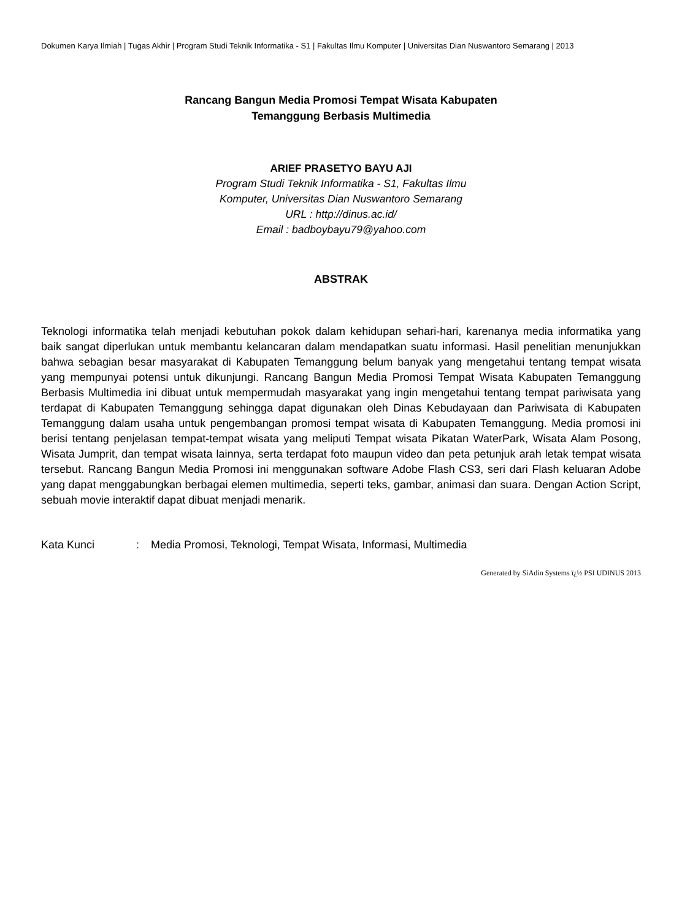Dokumen Karya Ilmiah | Tugas Akhir | Program Studi Teknik Informatika - S1 | Fakultas Ilmu Komputer | Universitas Dian Nuswantoro Semarang | 2013
Rancang Bangun Media Promosi Tempat Wisata Kabupaten
Temanggung Berbasis Multimedia
ARIEF PRASETYO BAYU AJI
Program Studi Teknik Informatika - S1, Fakultas Ilmu
Komputer, Universitas Dian Nuswantoro Semarang
URL : http://dinus.ac.id/
Email : badboybayu79@yahoo.com
ABSTRAK
Teknologi informatika telah menjadi kebutuhan pokok dalam kehidupan sehari-hari, karenanya media informatika yang baik sangat diperlukan untuk membantu kelancaran dalam mendapatkan suatu informasi. Hasil penelitian menunjukkan bahwa sebagian besar masyarakat di Kabupaten Temanggung belum banyak yang mengetahui tentang tempat wisata yang mempunyai potensi untuk dikunjungi. Rancang Bangun Media Promosi Tempat Wisata Kabupaten Temanggung Berbasis Multimedia ini dibuat untuk mempermudah masyarakat yang ingin mengetahui tentang tempat pariwisata yang terdapat di Kabupaten Temanggung sehingga dapat digunakan oleh Dinas Kebudayaan dan Pariwisata di Kabupaten Temanggung dalam usaha untuk pengembangan promosi tempat wisata di Kabupaten Temanggung. Media promosi ini berisi tentang penjelasan tempat-tempat wisata yang meliputi Tempat wisata Pikatan WaterPark, Wisata Alam Posong, Wisata Jumprit, dan tempat wisata lainnya, serta terdapat foto maupun video dan peta petunjuk arah letak tempat wisata tersebut. Rancang Bangun Media Promosi ini menggunakan software Adobe Flash CS3, seri dari Flash keluaran Adobe yang dapat menggabungkan berbagai elemen multimedia, seperti teks, gambar, animasi dan suara. Dengan Action Script, sebuah movie interaktif dapat dibuat menjadi menarik.
Kata Kunci : Media Promosi, Teknologi, Tempat Wisata, Informasi, Multimedia
Generated by SiAdin Systems ï¿½ PSI UDINUS 2013